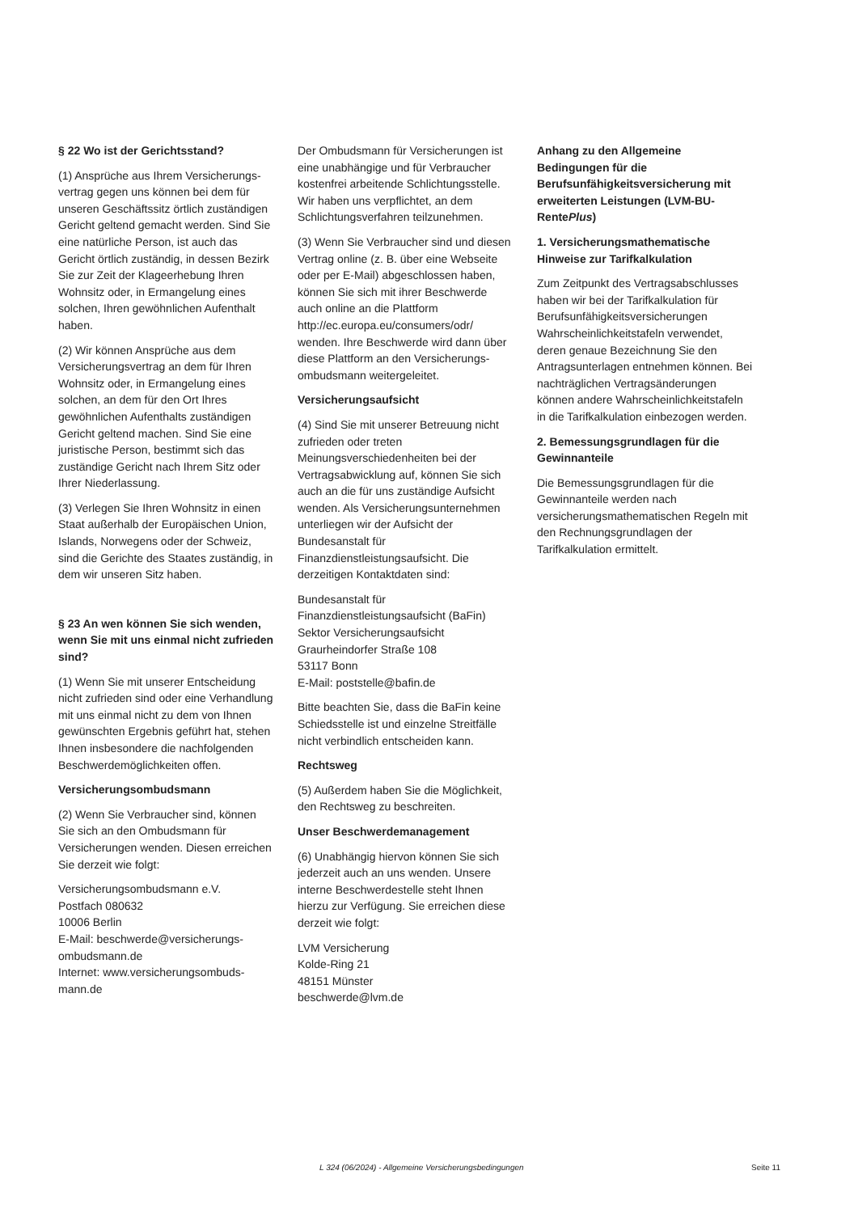§ 22 Wo ist der Gerichtsstand?
(1) Ansprüche aus Ihrem Versicherungs-vertrag gegen uns können bei dem für unseren Geschäftssitz örtlich zuständigen Gericht geltend gemacht werden. Sind Sie eine natürliche Person, ist auch das Gericht örtlich zuständig, in dessen Bezirk Sie zur Zeit der Klageerhebung Ihren Wohnsitz oder, in Ermangelung eines solchen, Ihren gewöhnlichen Aufenthalt haben.
(2) Wir können Ansprüche aus dem Versicherungsvertrag an dem für Ihren Wohnsitz oder, in Ermangelung eines solchen, an dem für den Ort Ihres gewöhnlichen Aufenthalts zuständigen Gericht geltend machen. Sind Sie eine juristische Person, bestimmt sich das zuständige Gericht nach Ihrem Sitz oder Ihrer Niederlassung.
(3) Verlegen Sie Ihren Wohnsitz in einen Staat außerhalb der Europäischen Union, Islands, Norwegens oder der Schweiz, sind die Gerichte des Staates zuständig, in dem wir unseren Sitz haben.
§ 23 An wen können Sie sich wenden, wenn Sie mit uns einmal nicht zufrieden sind?
(1) Wenn Sie mit unserer Entscheidung nicht zufrieden sind oder eine Verhandlung mit uns einmal nicht zu dem von Ihnen gewünschten Ergebnis geführt hat, stehen Ihnen insbesondere die nachfolgenden Beschwerdemöglichkeiten offen.
Versicherungsombudsmann
(2) Wenn Sie Verbraucher sind, können Sie sich an den Ombudsmann für Versicherungen wenden. Diesen erreichen Sie derzeit wie folgt:
Versicherungsombudsmann e.V.
Postfach 080632
10006 Berlin
E-Mail: beschwerde@versicherungs-ombudsmann.de
Internet: www.versicherungsombuds-mann.de
Der Ombudsmann für Versicherungen ist eine unabhängige und für Verbraucher kostenfrei arbeitende Schlichtungsstelle. Wir haben uns verpflichtet, an dem Schlichtungsverfahren teilzunehmen.
(3) Wenn Sie Verbraucher sind und diesen Vertrag online (z. B. über eine Webseite oder per E-Mail) abgeschlossen haben, können Sie sich mit ihrer Beschwerde auch online an die Plattform http://ec.europa.eu/consumers/odr/ wenden. Ihre Beschwerde wird dann über diese Plattform an den Versicherungs-ombudsmann weitergeleitet.
Versicherungsaufsicht
(4) Sind Sie mit unserer Betreuung nicht zufrieden oder treten Meinungsverschiedenheiten bei der Vertragsabwicklung auf, können Sie sich auch an die für uns zuständige Aufsicht wenden. Als Versicherungsunternehmen unterliegen wir der Aufsicht der Bundesanstalt für Finanzdienstleistungsaufsicht. Die derzeitigen Kontaktdaten sind:
Bundesanstalt für
Finanzdienstleistungsaufsicht (BaFin)
Sektor Versicherungsaufsicht
Graurheindorfer Straße 108
53117 Bonn
E-Mail: poststelle@bafin.de
Bitte beachten Sie, dass die BaFin keine Schiedsstelle ist und einzelne Streitfälle nicht verbindlich entscheiden kann.
Rechtsweg
(5) Außerdem haben Sie die Möglichkeit, den Rechtsweg zu beschreiten.
Unser Beschwerdemanagement
(6) Unabhängig hiervon können Sie sich jederzeit auch an uns wenden. Unsere interne Beschwerdestelle steht Ihnen hierzu zur Verfügung. Sie erreichen diese derzeit wie folgt:
LVM Versicherung
Kolde-Ring 21
48151 Münster
beschwerde@lvm.de
Anhang zu den Allgemeine Bedingungen für die Berufsunfähigkeitsversicherung mit erweiterten Leistungen (LVM-BU-RentePlus)
1. Versicherungsmathematische Hinweise zur Tarifkalkulation
Zum Zeitpunkt des Vertragsabschlusses haben wir bei der Tarifkalkulation für Berufsunfähigkeitsversicherungen Wahrscheinlichkeitstafeln verwendet, deren genaue Bezeichnung Sie den Antragsunterlagen entnehmen können. Bei nachträglichen Vertragsänderungen können andere Wahrscheinlichkeitstafeln in die Tarifkalkulation einbezogen werden.
2. Bemessungsgrundlagen für die Gewinnanteile
Die Bemessungsgrundlagen für die Gewinnanteile werden nach versicherungsmathematischen Regeln mit den Rechnungsgrundlagen der Tarifkalkulation ermittelt.
L 324 (06/2024) - Allgemeine Versicherungsbedingungen Seite 11